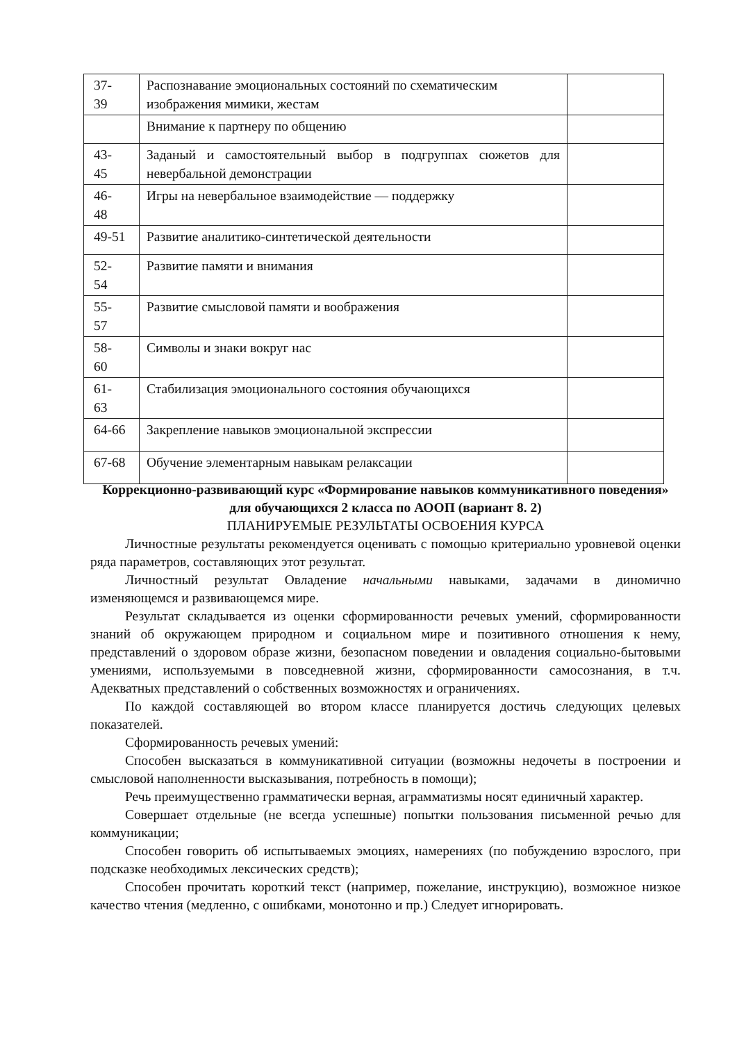| 37- 39 | Распознавание эмоциональных состояний по схематическим изображения мимики, жестам | |
| | Внимание к партнеру по общению | |
| 43- 45 | Заданый и самостоятельный выбор в подгруппах сюжетов для невербальной демонстрации | |
| 46- 48 | Игры на невербальное взаимодействие — поддержку | |
| 49-51 | Развитие аналитико-синтетической деятельности | |
| 52- 54 | Развитие памяти и внимания | |
| 55- 57 | Развитие смысловой памяти и воображения | |
| 58- 60 | Символы и знаки вокруг нас | |
| 61- 63 | Стабилизация эмоционального состояния обучающихся | |
| 64-66 | Закрепление навыков эмоциональной экспрессии | |
| 67-68 | Обучение элементарным навыкам релаксации | |
Коррекционно-развивающий курс «Формирование навыков коммуникативного поведения» для обучающихся 2 класса по АООП (вариант 8. 2)
ПЛАНИРУЕМЫЕ РЕЗУЛЬТАТЫ ОСВОЕНИЯ КУРСА
Личностные результаты рекомендуется оценивать с помощью критериально уровневой оценки ряда параметров, составляющих этот результат.
Личностный результат Овладение начальными навыками, задачами в диномично изменяющемся и развивающемся мире.
Результат складывается из оценки сформированности речевых умений, сформированности знаний об окружающем природном и социальном мире и позитивного отношения к нему, представлений о здоровом образе жизни, безопасном поведении и овладения социально-бытовыми умениями, используемыми в повседневной жизни, сформированности самосознания, в т.ч. Адекватных представлений о собственных возможностях и ограничениях.
По каждой составляющей во втором классе планируется достичь следующих целевых показателей.
Сформированность речевых умений:
Способен высказаться в коммуникативной ситуации (возможны недочеты в построении и смысловой наполненности высказывания, потребность в помощи);
Речь преимущественно грамматически верная, аграмматизмы носят единичный характер.
Совершает отдельные (не всегда успешные) попытки пользования письменной речью для коммуникации;
Способен говорить об испытываемых эмоциях, намерениях (по побуждению взрослого, при подсказке необходимых лексических средств);
Способен прочитать короткий текст (например, пожелание, инструкцию), возможное низкое качество чтения (медленно, с ошибками, монотонно и пр.) Следует игнорировать.